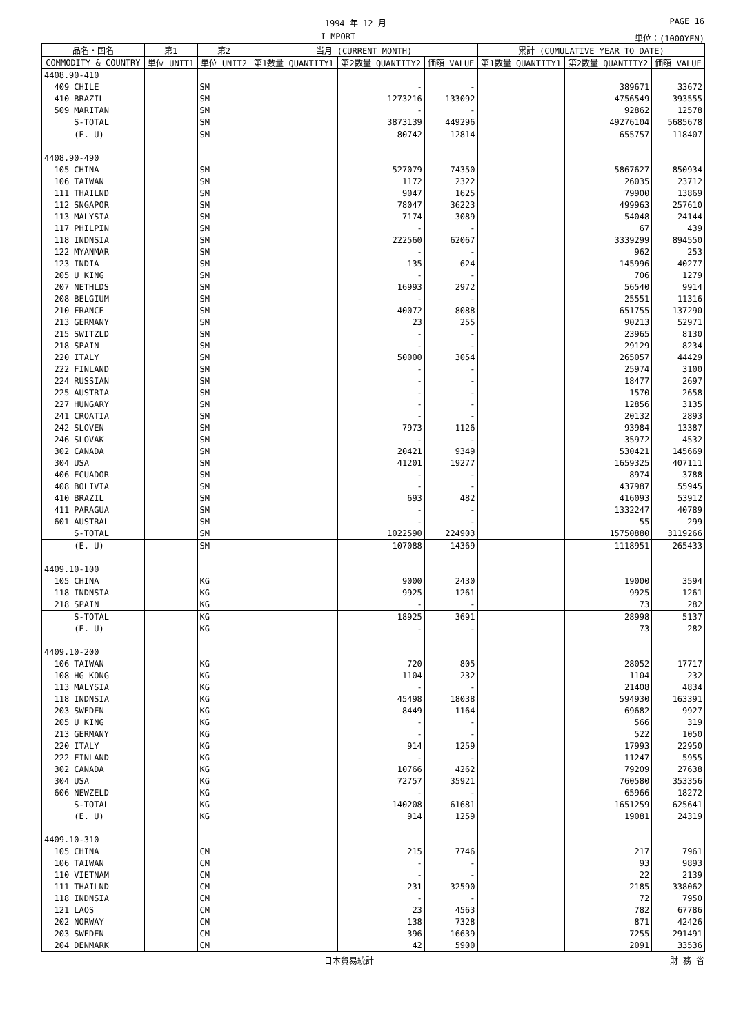1994 年 12 月 PAGE 16
I MPORT 単位：(1000YEN)
| 品名・国名 | 第1 | 第2 | 当月 (CURRENT MONTH) | | | 累計 (CUMULATIVE YEAR TO DATE) | | |
| --- | --- | --- | --- | --- | --- | --- | --- | --- |
| COMMODITY & COUNTRY | 単位 UNIT1 | 単位 UNIT2 | 第1数量 QUANTITY1 | 第2数量 QUANTITY2 | 価額 VALUE | 第1数量 QUANTITY1 | 第2数量 QUANTITY2 | 価額 VALUE |
| 4408.90-410 | | | | | | | | |
| 409 CHILE | | SM | | - | - | | 389671 | 33672 |
| 410 BRAZIL | | SM | | 1273216 | 133092 | | 4756549 | 393555 |
| 509 MARITAN | | SM | | - | - | | 92862 | 12578 |
| S-TOTAL | | SM | | 3873139 | 449296 | | 49276104 | 5685678 |
| (E. U) | | SM | | 80742 | 12814 | | 655757 | 118407 |
| 4408.90-490 | | | | | | | | |
| 105 CHINA | | SM | | 527079 | 74350 | | 5867627 | 850934 |
| 106 TAIWAN | | SM | | 1172 | 2322 | | 26035 | 23712 |
| 111 THAILND | | SM | | 9047 | 1625 | | 79900 | 13869 |
| 112 SNGAPOR | | SM | | 78047 | 36223 | | 499963 | 257610 |
| 113 MALYSIA | | SM | | 7174 | 3089 | | 54048 | 24144 |
| 117 PHILPIN | | SM | | - | - | | 67 | 439 |
| 118 INDNSIA | | SM | | 222560 | 62067 | | 3339299 | 894550 |
| 122 MYANMAR | | SM | | - | - | | 962 | 253 |
| 123 INDIA | | SM | | 135 | 624 | | 145996 | 40277 |
| 205 U KING | | SM | | - | - | | 706 | 1279 |
| 207 NETHLDS | | SM | | 16993 | 2972 | | 56540 | 9914 |
| 208 BELGIUM | | SM | | - | - | | 25551 | 11316 |
| 210 FRANCE | | SM | | 40072 | 8088 | | 651755 | 137290 |
| 213 GERMANY | | SM | | 23 | 255 | | 90213 | 52971 |
| 215 SWITZLD | | SM | | - | - | | 23965 | 8130 |
| 218 SPAIN | | SM | | - | - | | 29129 | 8234 |
| 220 ITALY | | SM | | 50000 | 3054 | | 265057 | 44429 |
| 222 FINLAND | | SM | | - | - | | 25974 | 3100 |
| 224 RUSSIAN | | SM | | - | - | | 18477 | 2697 |
| 225 AUSTRIA | | SM | | - | - | | 1570 | 2658 |
| 227 HUNGARY | | SM | | - | - | | 12856 | 3135 |
| 241 CROATIA | | SM | | - | - | | 20132 | 2893 |
| 242 SLOVEN | | SM | | 7973 | 1126 | | 93984 | 13387 |
| 246 SLOVAK | | SM | | - | - | | 35972 | 4532 |
| 302 CANADA | | SM | | 20421 | 9349 | | 530421 | 145669 |
| 304 USA | | SM | | 41201 | 19277 | | 1659325 | 407111 |
| 406 ECUADOR | | SM | | - | - | | 8974 | 3788 |
| 408 BOLIVIA | | SM | | - | - | | 437987 | 55945 |
| 410 BRAZIL | | SM | | 693 | 482 | | 416093 | 53912 |
| 411 PARAGUA | | SM | | - | - | | 1332247 | 40789 |
| 601 AUSTRAL | | SM | | - | - | | 55 | 299 |
| S-TOTAL | | SM | | 1022590 | 224903 | | 15750880 | 3119266 |
| (E. U) | | SM | | 107088 | 14369 | | 1118951 | 265433 |
| 4409.10-100 | | | | | | | | |
| 105 CHINA | | KG | | 9000 | 2430 | | 19000 | 3594 |
| 118 INDNSIA | | KG | | 9925 | 1261 | | 9925 | 1261 |
| 218 SPAIN | | KG | | - | - | | 73 | 282 |
| S-TOTAL | | KG | | 18925 | 3691 | | 28998 | 5137 |
| (E. U) | | KG | | - | - | | 73 | 282 |
| 4409.10-200 | | | | | | | | |
| 106 TAIWAN | | KG | | 720 | 805 | | 28052 | 17717 |
| 108 HG KONG | | KG | | 1104 | 232 | | 1104 | 232 |
| 113 MALYSIA | | KG | | - | - | | 21408 | 4834 |
| 118 INDNSIA | | KG | | 45498 | 18038 | | 594930 | 163391 |
| 203 SWEDEN | | KG | | 8449 | 1164 | | 69682 | 9927 |
| 205 U KING | | KG | | - | - | | 566 | 319 |
| 213 GERMANY | | KG | | - | - | | 522 | 1050 |
| 220 ITALY | | KG | | 914 | 1259 | | 17993 | 22950 |
| 222 FINLAND | | KG | | - | - | | 11247 | 5955 |
| 302 CANADA | | KG | | 10766 | 4262 | | 79209 | 27638 |
| 304 USA | | KG | | 72757 | 35921 | | 760580 | 353356 |
| 606 NEWZELD | | KG | | - | - | | 65966 | 18272 |
| S-TOTAL | | KG | | 140208 | 61681 | | 1651259 | 625641 |
| (E. U) | | KG | | 914 | 1259 | | 19081 | 24319 |
| 4409.10-310 | | | | | | | | |
| 105 CHINA | | CM | | 215 | 7746 | | 217 | 7961 |
| 106 TAIWAN | | CM | | - | - | | 93 | 9893 |
| 110 VIETNAM | | CM | | - | - | | 22 | 2139 |
| 111 THAILND | | CM | | 231 | 32590 | | 2185 | 338062 |
| 118 INDNSIA | | CM | | - | - | | 72 | 7950 |
| 121 LAOS | | CM | | 23 | 4563 | | 782 | 67786 |
| 202 NORWAY | | CM | | 138 | 7328 | | 871 | 42426 |
| 203 SWEDEN | | CM | | 396 | 16639 | | 7255 | 291491 |
| 204 DENMARK | | CM | | 42 | 5900 | | 2091 | 33536 |
日本貿易統計 財 務 省